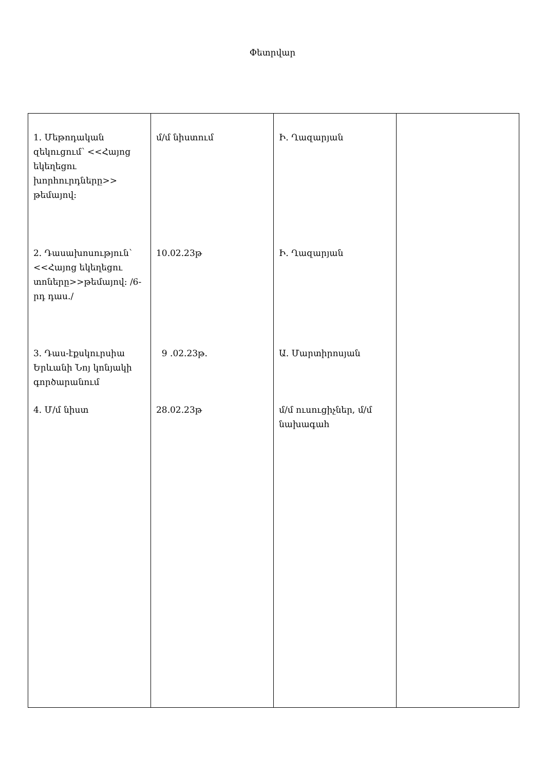Փետրվար
| 1. Մեթոդական զեկուցում՝ <<Հայոց եկեղեցու խորհուրդները>> թեմայով: 2. Դասախոսություն՝ <<Հայոց եկեղեցու տոները>>թեմայով: /6-րդ դաս./ 3. Դաս-էքսկուրսիա Երևանի Նոյ կոնյակի գործարանում 4. Մ/մ նիստ | մ/մ նիստում 10.02.23թ 9 .02.23թ. 28.02.23թ | Ի. Ղազարյան Ի. Ղազարյան Ա. Մարտիրոսյան մ/մ ուսուցիչներ, մ/մ նախագահ | |